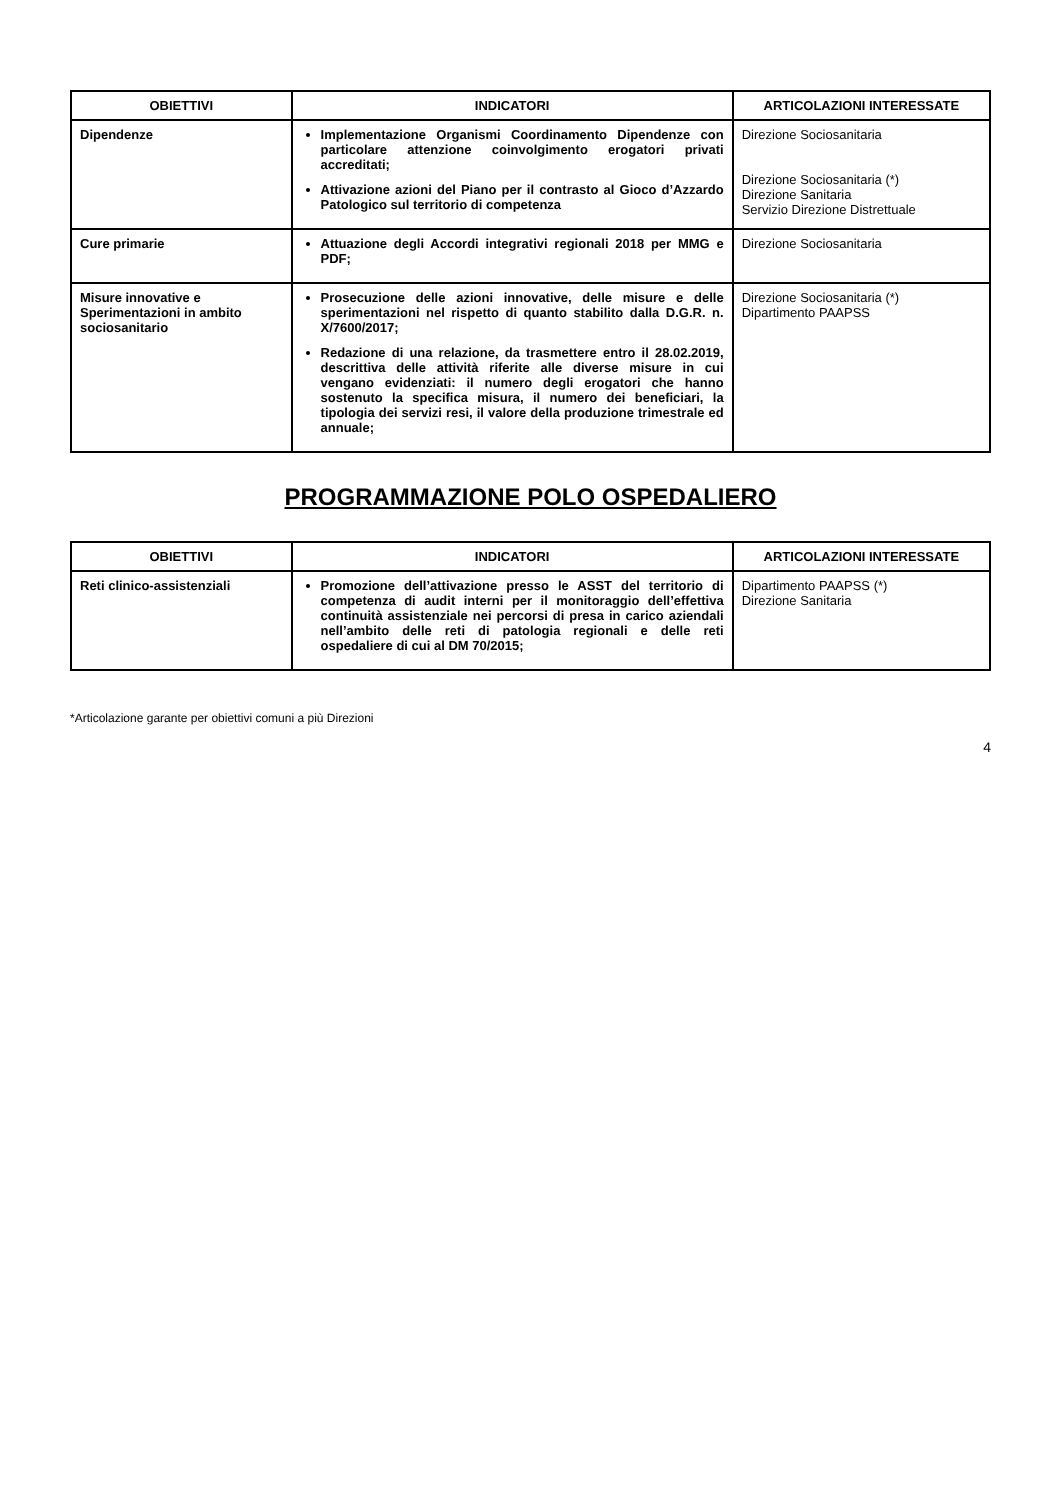| OBIETTIVI | INDICATORI | ARTICOLAZIONI INTERESSATE |
| --- | --- | --- |
| Dipendenze | Implementazione Organismi Coordinamento Dipendenze con particolare attenzione coinvolgimento erogatori privati accreditati; Attivazione azioni del Piano per il contrasto al Gioco d’Azzardo Patologico sul territorio di competenza | Direzione Sociosanitaria Direzione Sociosanitaria (*) Direzione Sanitaria Servizio Direzione Distrettuale |
| Cure primarie | Attuazione degli Accordi integrativi regionali 2018 per MMG e PDF; | Direzione Sociosanitaria |
| Misure innovative e Sperimentazioni in ambito sociosanitario | Prosecuzione delle azioni innovative, delle misure e delle sperimentazioni nel rispetto di quanto stabilito dalla D.G.R. n. X/7600/2017; Redazione di una relazione, da trasmettere entro il 28.02.2019, descrittiva delle attività riferite alle diverse misure in cui vengano evidenziati: il numero degli erogatori che hanno sostenuto la specifica misura, il numero dei beneficiari, la tipologia dei servizi resi, il valore della produzione trimestrale ed annuale; | Direzione Sociosanitaria (*) Dipartimento PAAPSS |
PROGRAMMAZIONE POLO OSPEDALIERO
| OBIETTIVI | INDICATORI | ARTICOLAZIONI INTERESSATE |
| --- | --- | --- |
| Reti clinico-assistenziali | Promozione dell’attivazione presso le ASST del territorio di competenza di audit interni per il monitoraggio dell’effettiva continuità assistenziale nei percorsi di presa in carico aziendali nell’ambito delle reti di patologia regionali e delle reti ospedaliere di cui al DM 70/2015; | Dipartimento PAAPSS (*) Direzione Sanitaria |
*Articolazione garante per obiettivi comuni a più Direzioni
4